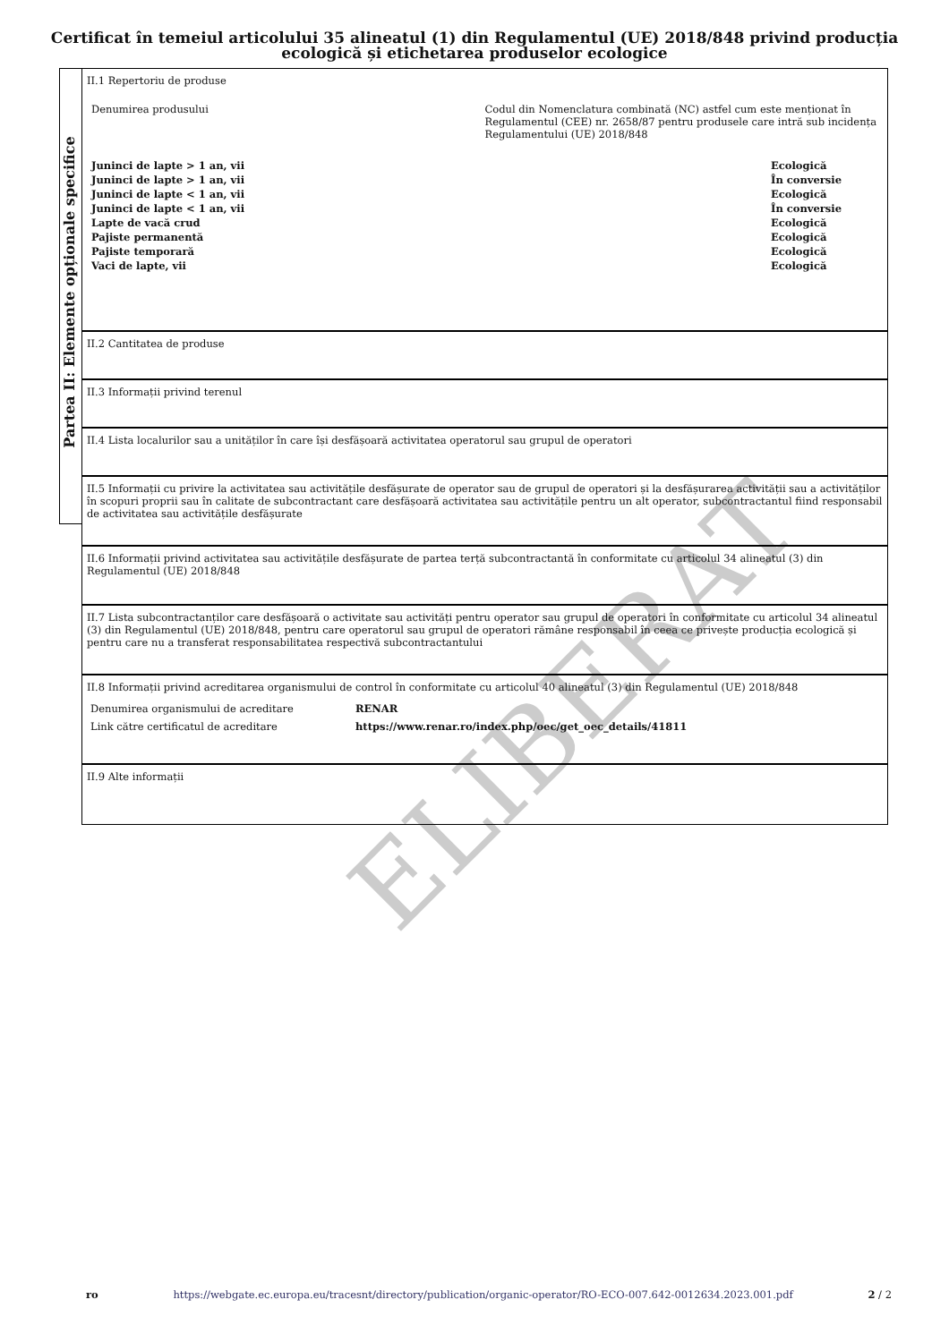Certificat în temeiul articolului 35 alineatul (1) din Regulamentul (UE) 2018/848 privind producția
ecologică și etichetarea produselor ecologice
ELIBERAT
Partea II: Elemente opționale specifice
II.1 Repertoriu de produse
Denumirea produsului Codul din Nomenclatura combinată (NC) astfel cum este menționat în Regulamentul (CEE) nr. 2658/87 pentru produsele care intră sub incidența Regulamentului (UE) 2018/848
| Juninci de lapte > 1 an, vii | Ecologică |
| Juninci de lapte > 1 an, vii | În conversie |
| Juninci de lapte < 1 an, vii | Ecologică |
| Juninci de lapte < 1 an, vii | În conversie |
| Lapte de vacă crud | Ecologică |
| Pajiste permanentă | Ecologică |
| Pajiste temporară | Ecologică |
| Vaci de lapte, vii | Ecologică |
II.2 Cantitatea de produse
II.3 Informații privind terenul
II.4 Lista localurilor sau a unităților în care își desfășoară activitatea operatorul sau grupul de operatori
II.5 Informații cu privire la activitatea sau activitățile desfășurate de operator sau de grupul de operatori și la desfășurarea activității sau a activităților în scopuri proprii sau în calitate de subcontractant care desfășoară activitatea sau activitățile pentru un alt operator, subcontractantul fiind responsabil de activitatea sau activitățile desfășurate
II.6 Informații privind activitatea sau activitățile desfășurate de partea terță subcontractantă în conformitate cu articolul 34 alineatul (3) din Regulamentul (UE) 2018/848
II.7 Lista subcontractanților care desfășoară o activitate sau activități pentru operator sau grupul de operatori în conformitate cu articolul 34 alineatul (3) din Regulamentul (UE) 2018/848, pentru care operatorul sau grupul de operatori rămâne responsabil în ceea ce privește producția ecologică și pentru care nu a transferat responsabilitatea respectivă subcontractantului
II.8 Informații privind acreditarea organismului de control în conformitate cu articolul 40 alineatul (3) din Regulamentul (UE) 2018/848
| Denumirea organismului de acreditare | RENAR |
| Link către certificatul de acreditare | https://www.renar.ro/index.php/oec/get_oec_details/41811 |
II.9 Alte informații
ro https://webgate.ec.europa.eu/tracesnt/directory/publication/organic-operator/RO-ECO-007.642-0012634.2023.001.pdf 2 / 2